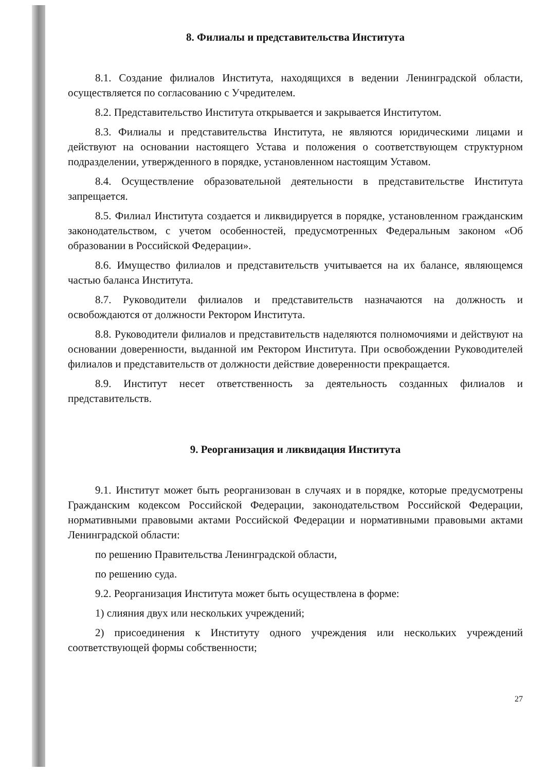8. Филиалы и представительства Института
8.1. Создание филиалов Института, находящихся в ведении Ленинградской области, осуществляется по согласованию с Учредителем.
8.2. Представительство Института открывается и закрывается Институтом.
8.3. Филиалы и представительства Института, не являются юридическими лицами и действуют на основании настоящего Устава и положения о соответствующем структурном подразделении, утвержденного в порядке, установленном настоящим Уставом.
8.4. Осуществление образовательной деятельности в представительстве Института запрещается.
8.5. Филиал Института создается и ликвидируется в порядке, установленном гражданским законодательством, с учетом особенностей, предусмотренных Федеральным законом «Об образовании в Российской Федерации».
8.6. Имущество филиалов и представительств учитывается на их балансе, являющемся частью баланса Института.
8.7. Руководители филиалов и представительств назначаются на должность и освобождаются от должности Ректором Института.
8.8. Руководители филиалов и представительств наделяются полномочиями и действуют на основании доверенности, выданной им Ректором Института. При освобождении Руководителей филиалов и представительств от должности действие доверенности прекращается.
8.9. Институт несет ответственность за деятельность созданных филиалов и представительств.
9. Реорганизация и ликвидация Института
9.1. Институт может быть реорганизован в случаях и в порядке, которые предусмотрены Гражданским кодексом Российской Федерации, законодательством Российской Федерации, нормативными правовыми актами Российской Федерации и нормативными правовыми актами Ленинградской области:
по решению Правительства Ленинградской области,
по решению суда.
9.2. Реорганизация Института может быть осуществлена в форме:
1) слияния двух или нескольких учреждений;
2) присоединения к Институту одного учреждения или нескольких учреждений соответствующей формы собственности;
27